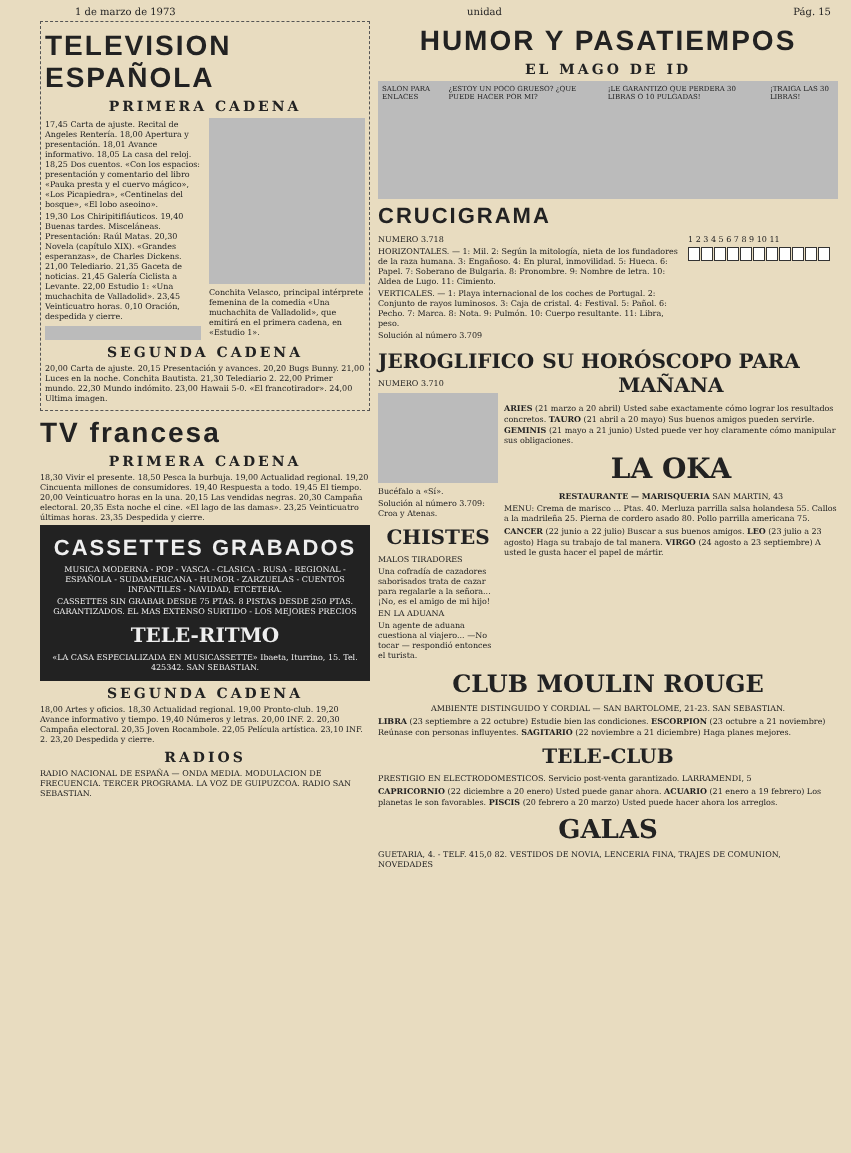1 de marzo de 1973 unidad Pág. 15
TELEVISION ESPAÑOLA
PRIMERA CADENA
17,45 Carta de ajuste. Recital de Angeles Rentería. 18,00 Apertura y presentación. 18,01 Avance informativo. 18,05 La casa del reloj. 18,25 Dos cuentos. «Con los espacios: presentación y comentario del libro «Pauka presta y el cuervo mágico», «Los Picapiedra», «Centinelas del bosque», «El lobo aseoino».
19,30 Los Chiripitifláuticos. 19,40 Buenas tardes. Misceláneas. Presentación: Raúl Matas. 20,30 Novela (capítulo XIX). «Grandes esperanzas», de Charles Dickens. 21,00 Telediario. 21,35 Gaceta de noticias. 21,45 Galería Ciclista a Levante. 22,00 Estudio 1: «Una muchachita de Valladolid». 23,45 Veinticuatro horas. 0,10 Oración, despedida y cierre.
Conchita Velasco, principal intérprete femenina de la comedia «Una muchachita de Valladolid», que emitirá en el primera cadena, en «Estudio 1».
SEGUNDA CADENA
20,00 Carta de ajuste. 20,15 Presentación y avances. 20,20 Bugs Bunny. 21,00 Luces en la noche. Conchita Bautista. 21,30 Telediario 2. 22,00 Primer mundo. 22,30 Mundo indómito. 23,00 Hawaii 5-0. «El francotirador». 24,00 Ultima imagen.
TV francesa
PRIMERA CADENA
18,30 Vivir el presente. 18,50 Pesca la burbuja. 19,00 Actualidad regional. 19,20 Cincuenta millones de consumidores. 19,40 Respuesta a todo. 19,45 El tiempo. 20,00 Veinticuatro horas en la una. 20,15 Las vendidas negras. 20,30 Campaña electoral. 20,35 Esta noche el cine. «El lago de las damas». 23,25 Veinticuatro últimas horas. 23,35 Despedida y cierre.
CASSETTES GRABADOS
MUSICA MODERNA - POP - VASCA - CLASICA - RUSA - REGIONAL - ESPAÑOLA - SUDAMERICANA - HUMOR - ZARZUELAS - CUENTOS INFANTILES - NAVIDAD, ETCETERA.
CASSETTES SIN GRABAR DESDE 75 PTAS. 8 PISTAS DESDE 250 PTAS. GARANTIZADOS. EL MAS EXTENSO SURTIDO - LOS MEJORES PRECIOS
TELE-RITMO
«LA CASA ESPECIALIZADA EN MUSICASSETTE» Ibaeta, Iturrino, 15. Tel. 425342. SAN SEBASTIAN.
SEGUNDA CADENA
18,00 Artes y oficios. 18,30 Actualidad regional. 19,00 Pronto-club. 19,20 Avance informativo y tiempo. 19,40 Números y letras. 20,00 INF. 2. 20,30 Campaña electoral. 20,35 Joven Rocambole. 22,05 Película artística. 23,10 INF. 2. 23,20 Despedida y cierre.
RADIOS
RADIO NACIONAL DE ESPAÑA — ONDA MEDIA. MODULACION DE FRECUENCIA. TERCER PROGRAMA. LA VOZ DE GUIPUZCOA. RADIO SAN SEBASTIAN.
HUMOR Y PASATIEMPOS
EL MAGO DE ID
SALON PARA ENLACES ¿ESTOY UN POCO GRUESO? ¿QUE PUEDE HACER POR MI? ¡LE GARANTIZO QUE PERDERA 30 LIBRAS O 10 PULGADAS! ¡TRAIGA LAS 30 LIBRAS!
CRUCIGRAMA
NUMERO 3.718
HORIZONTALES. — 1: Mil. 2: Según la mitología, nieta de los fundadores de la raza humana. 3: Engañoso. 4: En plural, inmovilidad. 5: Hueca. 6: Papel. 7: Soberano de Bulgaria. 8: Pronombre. 9: Nombre de letra. 10: Aldea de Lugo. 11: Cimiento.
VERTICALES. — 1: Playa internacional de los coches de Portugal. 2: Conjunto de rayos luminosos. 3: Caja de cristal. 4: Festival. 5: Pañol. 6: Pecho. 7: Marca. 8: Nota. 9: Pulmón. 10: Cuerpo resultante. 11: Libra, peso.
Solución al número 3.709
1 2 3 4 5 6 7 8 9 10 11
JEROGLIFICO
NUMERO 3.710
Bucéfalo a «Sí».
Solución al número 3.709: Croa y Atenas.
CHISTES
MALOS TIRADORES
Una cofradía de cazadores saborisados trata de cazar para regalarle a la señora... ¡No, es el amigo de mi hijo!
EN LA ADUANA
Un agente de aduana cuestiona al viajero... —No tocar — respondió entonces el turista.
SU HORÓSCOPO PARA MAÑANA
ARIES (21 marzo a 20 abril) Usted sabe exactamente cómo lograr los resultados concretos. TAURO (21 abril a 20 mayo) Sus buenos amigos pueden servirle. GEMINIS (21 mayo a 21 junio) Usted puede ver hoy claramente cómo manipular sus obligaciones.
LA OKA
RESTAURANTE — MARISQUERIA SAN MARTIN, 43
MENU: Crema de marisco ... Ptas. 40. Merluza parrilla salsa holandesa 55. Callos a la madrileña 25. Pierna de cordero asado 80. Pollo parrilla americana 75.
CANCER (22 junio a 22 julio) Buscar a sus buenos amigos. LEO (23 julio a 23 agosto) Haga su trabajo de tal manera. VIRGO (24 agosto a 23 septiembre) A usted le gusta hacer el papel de mártir.
CLUB MOULIN ROUGE
AMBIENTE DISTINGUIDO Y CORDIAL — SAN BARTOLOME, 21-23. SAN SEBASTIAN.
LIBRA (23 septiembre a 22 octubre) Estudie bien las condiciones. ESCORPION (23 octubre a 21 noviembre) Reúnase con personas influyentes. SAGITARIO (22 noviembre a 21 diciembre) Haga planes mejores.
TELE-CLUB
PRESTIGIO EN ELECTRODOMESTICOS. Servicio post-venta garantizado. LARRAMENDI, 5
CAPRICORNIO (22 diciembre a 20 enero) Usted puede ganar ahora. ACUARIO (21 enero a 19 febrero) Los planetas le son favorables. PISCIS (20 febrero a 20 marzo) Usted puede hacer ahora los arreglos.
GALAS
GUETARIA, 4. - TELF. 415,0 82. VESTIDOS DE NOVIA, LENCERIA FINA, TRAJES DE COMUNION, NOVEDADES